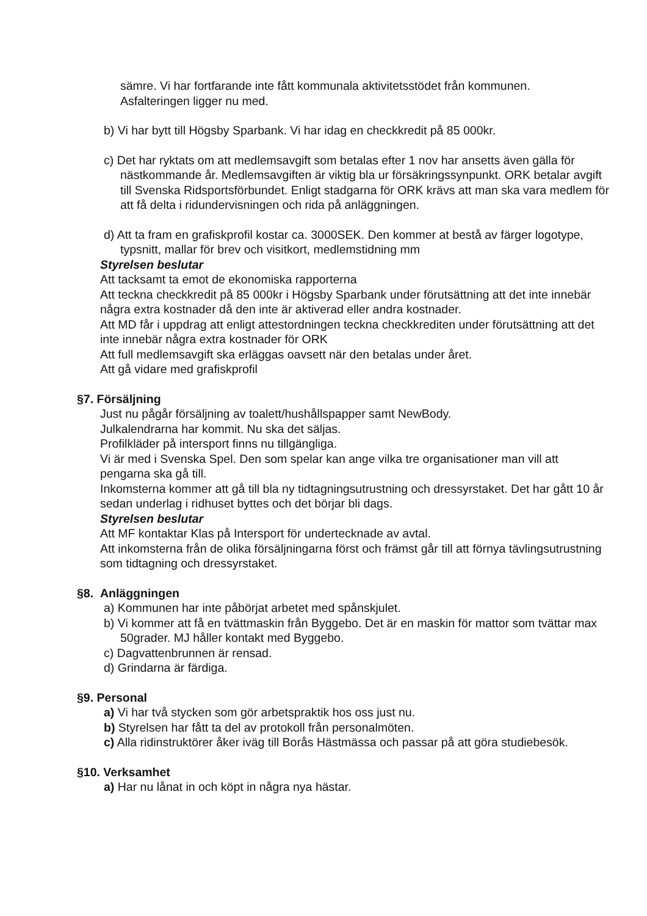sämre. Vi har fortfarande inte fått kommunala aktivitetsstödet från kommunen.
Asfalteringen ligger nu med.
b) Vi har bytt till Högsby Sparbank. Vi har idag en checkkredit på 85 000kr.
c) Det har ryktats om att medlemsavgift som betalas efter 1 nov har ansetts även gälla för nästkommande år. Medlemsavgiften är viktig bla ur försäkringssynpunkt. ORK betalar avgift till Svenska Ridsportsförbundet. Enligt stadgarna för ORK krävs att man ska vara medlem för att få delta i ridundervisningen och rida på anläggningen.
d) Att ta fram en grafiskprofil kostar ca. 3000SEK. Den kommer at bestå av färger logotype, typsnitt, mallar för brev och visitkort, medlemstidning mm
Styrelsen beslutar
Att tacksamt ta emot de ekonomiska rapporterna
Att teckna checkkredit på 85 000kr i Högsby Sparbank under förutsättning att det inte innebär några extra kostnader då den inte är aktiverad eller andra kostnader.
Att MD får i uppdrag att enligt attestordningen teckna checkkrediten under förutsättning att det inte innebär några extra kostnader för ORK
Att full medlemsavgift ska erläggas oavsett när den betalas under året.
Att gå vidare med grafiskprofil
§7. Försäljning
Just nu pågår försäljning av toalett/hushållspapper samt NewBody.
Julkalendrarna har kommit. Nu ska det säljas.
Profilkläder på intersport finns nu tillgängliga.
Vi är med i Svenska Spel. Den som spelar kan ange vilka tre organisationer man vill att pengarna ska gå till.
Inkomsterna kommer att gå till bla ny tidtagningsutrustning och dressyrstaket. Det har gått 10 år sedan underlag i ridhuset byttes och det börjar bli dags.
Styrelsen beslutar
Att MF kontaktar Klas på Intersport för undertecknade av avtal.
Att inkomsterna från de olika försäljningarna först och främst går till att förnya tävlingsutrustning som tidtagning och dressyrstaket.
§8. Anläggningen
a) Kommunen har inte påbörjat arbetet med spånskjulet.
b) Vi kommer att få en tvättmaskin från Byggebo. Det är en maskin för mattor som tvättar max 50grader. MJ håller kontakt med Byggebo.
c) Dagvattenbrunnen är rensad.
d) Grindarna är färdiga.
§9. Personal
a) Vi har två stycken som gör arbetspraktik hos oss just nu.
b) Styrelsen har fått ta del av protokoll från personalmöten.
c) Alla ridinstruktörer åker iväg till Borås Hästmässa och passar på att göra studiebesök.
§10. Verksamhet
a) Har nu lånat in och köpt in några nya hästar.